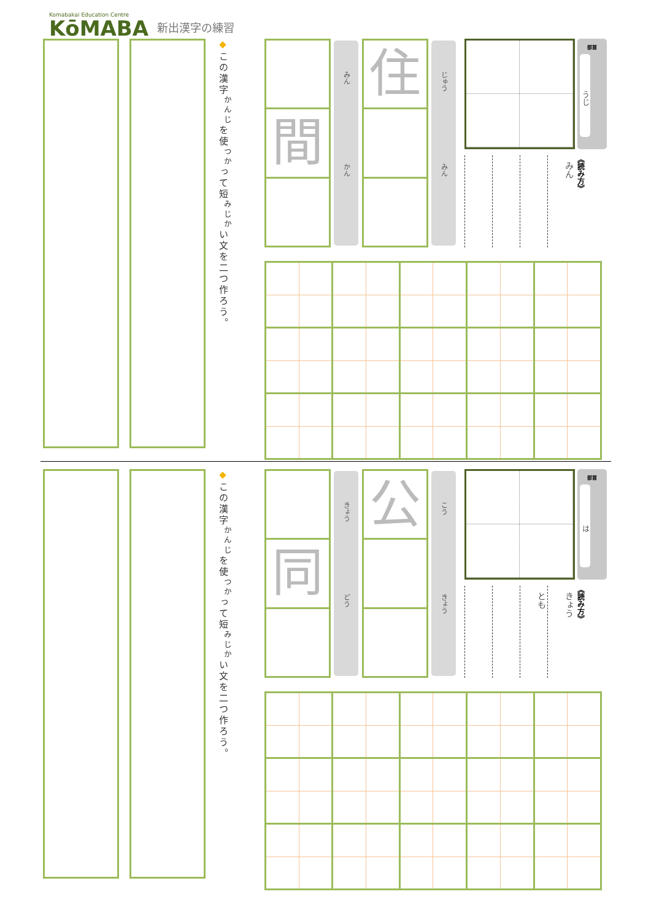Komabakai Education Centre
KōMABA
新出漢字の練習
◆この漢字<sup>かんじ</sup>を使<sup>つか</sup>って短<sup>みじか</sup>い文を二つ作ろう。
間
みん かん
住
じゅう みん
みん
部首
うじ
《読み方》
◆この漢字<sup>かんじ</sup>を使<sup>つか</sup>って短<sup>みじか</sup>い文を二つ作ろう。
同
きょう どう
公
こう きょう
とも
きょう
部首
は
《読み方》